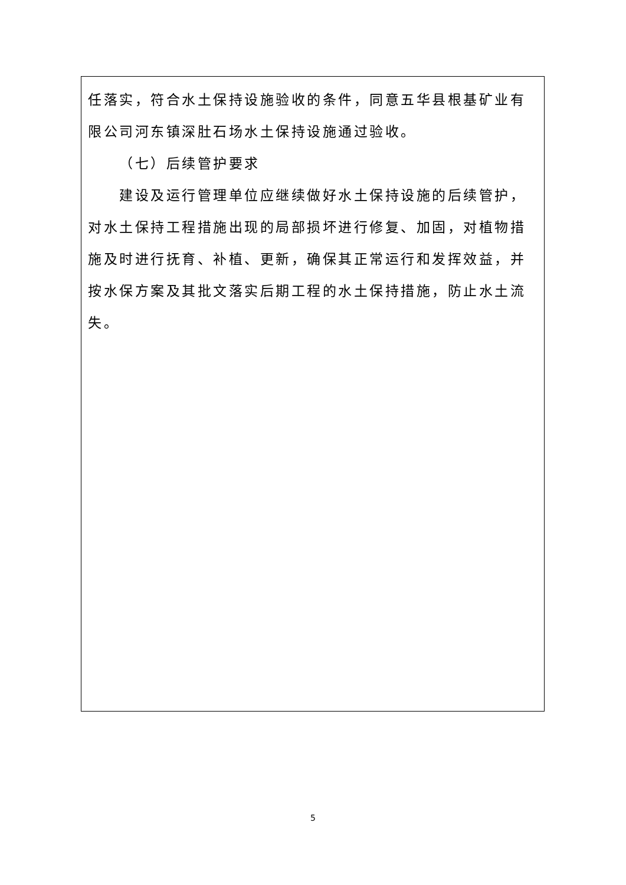任落实，符合水土保持设施验收的条件，同意五华县根基矿业有限公司河东镇深肚石场水土保持设施通过验收。
（七）后续管护要求
建设及运行管理单位应继续做好水土保持设施的后续管护，对水土保持工程措施出现的局部损坏进行修复、加固，对植物措施及时进行抚育、补植、更新，确保其正常运行和发挥效益，并按水保方案及其批文落实后期工程的水土保持措施，防止水土流失。
5